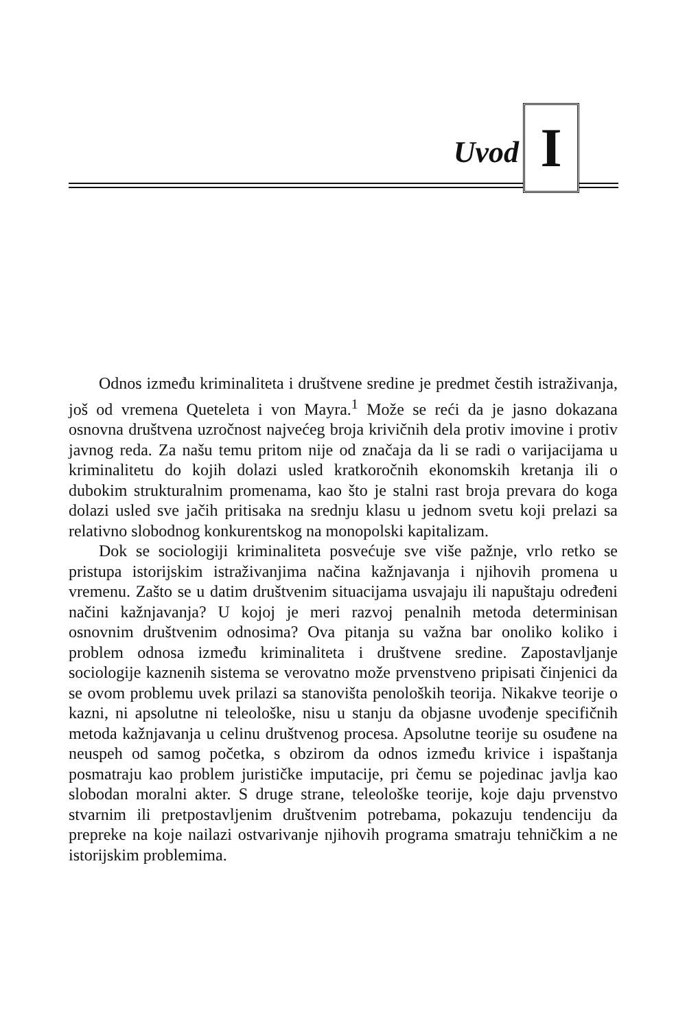Uvod I
Odnos između kriminaliteta i društvene sredine je predmet čestih istraživanja, još od vremena Queteleta i von Mayra.<sup>1</sup> Može se reći da je jasno dokazana osnovna društvena uzročnost najvećeg broja krivičnih dela protiv imovine i protiv javnog reda. Za našu temu pritom nije od značaja da li se radi o varijacijama u kriminalitetu do kojih dolazi usled kratkoročnih ekonomskih kretanja ili o dubokim strukturalnim promenama, kao što je stalni rast broja prevara do koga dolazi usled sve jačih pritisaka na srednju klasu u jednom svetu koji prelazi sa relativno slobodnog konkurentskog na monopolski kapitalizam.
Dok se sociologiji kriminaliteta posvećuje sve više pažnje, vrlo retko se pristupa istorijskim istraživanjima načina kažnjavanja i njihovih promena u vremenu. Zašto se u datim društvenim situacijama usvajaju ili napuštaju određeni načini kažnjavanja? U kojoj je meri razvoj penalnih metoda determinisan osnovnim društvenim odnosima? Ova pitanja su važna bar onoliko koliko i problem odnosa između kriminaliteta i društvene sredine. Zapostavljanje sociologije kaznenih sistema se verovatno može prvenstveno pripisati činjenici da se ovom problemu uvek prilazi sa stanovišta penoloških teorija. Nikakve teorije o kazni, ni apsolutne ni teleološke, nisu u stanju da objasne uvođenje specifičnih metoda kažnjavanja u celinu društvenog procesa. Apsolutne teorije su osuđene na neuspeh od samog početka, s obzirom da odnos između krivice i ispaštanja posmatraju kao problem jurističke imputacije, pri čemu se pojedinac javlja kao slobodan moralni akter. S druge strane, teleološke teorije, koje daju prvenstvo stvarnim ili pretpostavljenim društvenim potrebama, pokazuju tendenciju da prepreke na koje nailazi ostvarivanje njihovih programa smatraju tehničkim a ne istorijskim problemima.